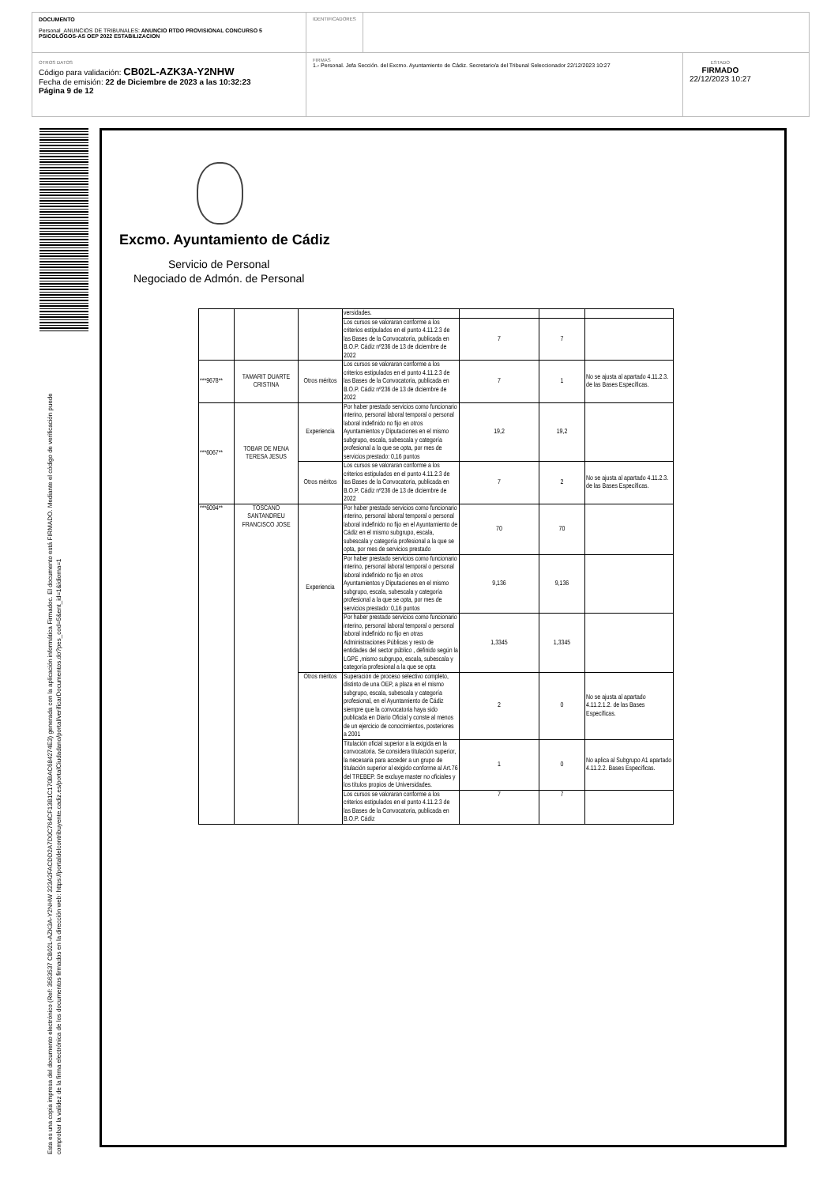DOCUMENTO
Personal_ANUNCIOS DE TRIBUNALES: ANUNCIO RTDO PROVISIONAL CONCURSO 5 PSICOLOGOS-AS OEP 2022 ESTABILIZACION
IDENTIFICADORES
OTROS DATOS
Código para validación: CB02L-AZK3A-Y2NHW
Fecha de emisión: 22 de Diciembre de 2023 a las 10:32:23
Página 9 de 12
FIRMAS
1.- Personal. Jefa Sección. del Excmo. Ayuntamiento de Cádiz. Secretario/a del Tribunal Seleccionador 22/12/2023 10:27
ESTADO
FIRMADO
22/12/2023 10:27
Esta es una copia impresa del documento electrónico (Ref: 3563537 CB02L-AZK3A-Y2NHW 323A2FACDD2A7D0C764CF13B1C170BAC684274E3) generada con la aplicación informática Firmadoc. El documento está FIRMADO. Mediante el código de verificación puede comprobar la validez de la firma electrónica de los documentos firmados en la dirección web: https://portaldelcontribuyente.cadiz.es/portalCiudadano/portal/verificarDocumentos.do?pes_cod=5&ent_id=1&idioma=1
Excmo. Ayuntamiento de Cádiz
Servicio de Personal
Negociado de Admón. de Personal
| | | | versidades. | | | |
| | | | Los cursos se valoraran conforme a los criterios estipulados en el punto 4.11.2.3 de las Bases de la Convocatoria, publicada en B.O.P. Cádiz nº236 de 13 de diciembre de 2022 | 7 | 7 | |
| ***9678** | TAMARIT DUARTE CRISTINA | Otros méritos | Los cursos se valoraran conforme a los criterios estipulados en el punto 4.11.2.3 de las Bases de la Convocatoria, publicada en B.O.P. Cádiz nº236 de 13 de diciembre de 2022 | 7 | 1 | No se ajusta al apartado 4.11.2.3. de las Bases Específicas. |
| ***6067** | TOBAR DE MENA TERESA JESUS | Experiencia | Por haber prestado servicios como funcionario interino, personal laboral temporal o personal laboral indefinido no fijo en otros Ayuntamientos y Diputaciones en el mismo subgrupo, escala, subescala y categoría profesional a la que se opta, por mes de servicios prestado: 0,16 puntos | 19,2 | 19,2 | |
| | | Otros méritos | Los cursos se valoraran conforme a los criterios estipulados en el punto 4.11.2.3 de las Bases de la Convocatoria, publicada en B.O.P. Cádiz nº236 de 13 de diciembre de 2022 | 7 | 2 | No se ajusta al apartado 4.11.2.3. de las Bases Específicas. |
| ***6094** | TOSCANO SANTANDREU FRANCISCO JOSE | Experiencia | Por haber prestado servicios como funcionario interino, personal laboral temporal o personal laboral indefinido no fijo en el Ayuntamiento de Cádiz en el mismo subgrupo, escala, subescala y categoría profesional a la que se opta, por mes de servicios prestado | 70 | 70 | |
| | | | Por haber prestado servicios como funcionario interino, personal laboral temporal o personal laboral indefinido no fijo en otros Ayuntamientos y Diputaciones en el mismo subgrupo, escala, subescala y categoría profesional a la que se opta, por mes de servicios prestado: 0,16 puntos | 9,136 | 9,136 | |
| | | | Por haber prestado servicios como funcionario interino, personal laboral temporal o personal laboral indefinido no fijo en otras Administraciones Públicas y resto de entidades del sector público , definido según la LGPE ,mismo subgrupo, escala, subescala y categoría profesional a la que se opta | 1,3345 | 1,3345 | |
| | | Otros méritos | Superación de proceso selectivo completo, distinto de una OEP, a plaza en el mismo subgrupo, escala, subescala y categoría profesional, en el Ayuntamiento de Cádiz siempre que la convocatoria haya sido publicada en Diario Oficial y conste al menos de un ejercicio de conocimientos, posteriores a 2001 | 2 | 0 | No se ajusta al apartado 4.11.2.1.2. de las Bases Específicas. |
| | | | Titulación oficial superior a la exigida en la convocatoria. Se considera titulación superior, la necesaria para acceder a un grupo de titulación superior al exigido conforme al Art.76 del TREBEP. Se excluye master no oficiales y los títulos propios de Universidades. | 1 | 0 | No aplica al Subgrupo A1 apartado 4.11.2.2. Bases Específicas. |
| | | | Los cursos se valoraran conforme a los criterios estipulados en el punto 4.11.2.3 de las Bases de la Convocatoria, publicada en B.O.P. Cádiz | 7 | 7 | |